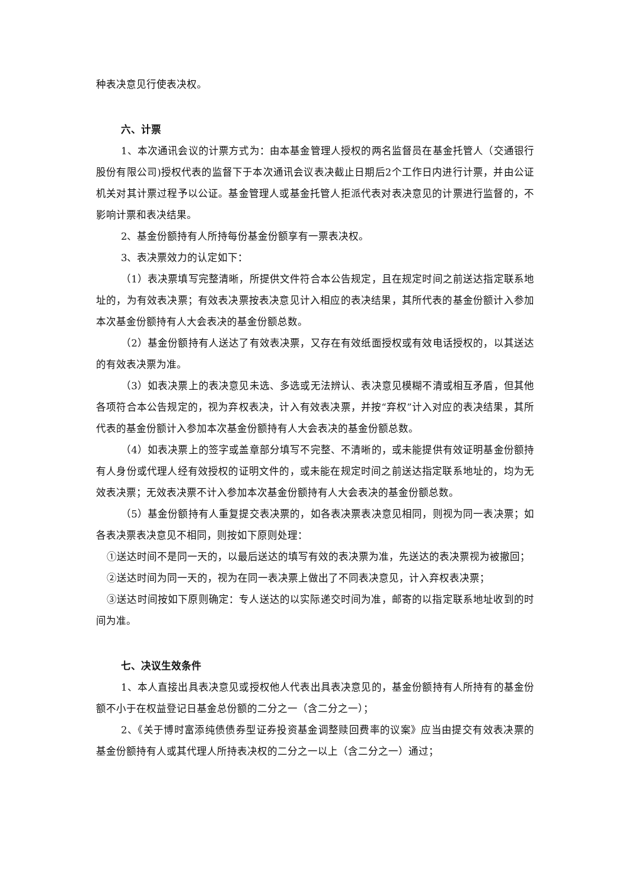种表决意见行使表决权。
六、计票
1、本次通讯会议的计票方式为：由本基金管理人授权的两名监督员在基金托管人（交通银行股份有限公司)授权代表的监督下于本次通讯会议表决截止日期后2个工作日内进行计票，并由公证机关对其计票过程予以公证。基金管理人或基金托管人拒派代表对表决意见的计票进行监督的，不影响计票和表决结果。
2、基金份额持有人所持每份基金份额享有一票表决权。
3、表决票效力的认定如下：
（1）表决票填写完整清晰，所提供文件符合本公告规定，且在规定时间之前送达指定联系地址的，为有效表决票；有效表决票按表决意见计入相应的表决结果，其所代表的基金份额计入参加本次基金份额持有人大会表决的基金份额总数。
（2）基金份额持有人送达了有效表决票，又存在有效纸面授权或有效电话授权的，以其送达的有效表决票为准。
（3）如表决票上的表决意见未选、多选或无法辨认、表决意见模糊不清或相互矛盾，但其他各项符合本公告规定的，视为弃权表决，计入有效表决票，并按“弃权”计入对应的表决结果，其所代表的基金份额计入参加本次基金份额持有人大会表决的基金份额总数。
（4）如表决票上的签字或盖章部分填写不完整、不清晰的，或未能提供有效证明基金份额持有人身份或代理人经有效授权的证明文件的，或未能在规定时间之前送达指定联系地址的，均为无效表决票；无效表决票不计入参加本次基金份额持有人大会表决的基金份额总数。
（5）基金份额持有人重复提交表决票的，如各表决票表决意见相同，则视为同一表决票；如各表决票表决意见不相同，则按如下原则处理：
①送达时间不是同一天的，以最后送达的填写有效的表决票为准，先送达的表决票视为被撤回；
②送达时间为同一天的，视为在同一表决票上做出了不同表决意见，计入弃权表决票；
③送达时间按如下原则确定：专人送达的以实际递交时间为准，邮寄的以指定联系地址收到的时间为准。
七、决议生效条件
1、本人直接出具表决意见或授权他人代表出具表决意见的，基金份额持有人所持有的基金份额不小于在权益登记日基金总份额的二分之一（含二分之一）；
2、《关于博时富添纯债债券型证券投资基金调整赎回费率的议案》应当由提交有效表决票的基金份额持有人或其代理人所持表决权的二分之一以上（含二分之一）通过；